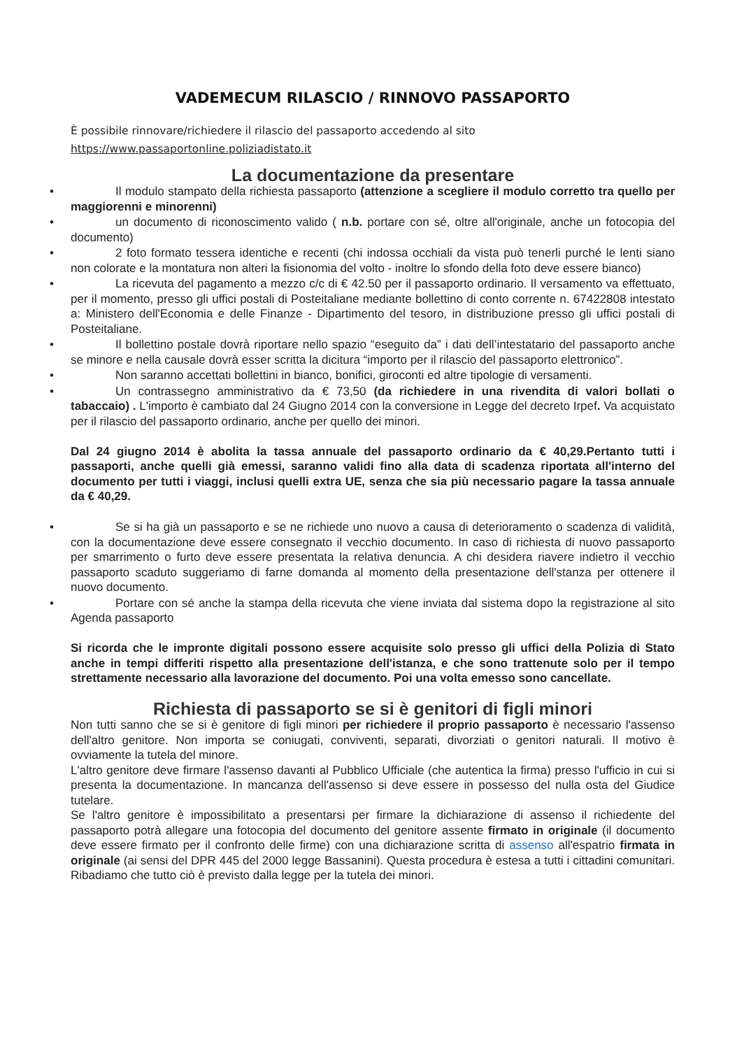VADEMECUM RILASCIO / RINNOVO PASSAPORTO
È possibile rinnovare/richiedere il rilascio del passaporto accedendo al sito
https://www.passaportonline.poliziadistato.it
La documentazione da presentare
• Il modulo stampato della richiesta passaporto (attenzione a scegliere il modulo corretto tra quello per maggiorenni e minorenni)
• un documento di riconoscimento valido ( n.b. portare con sé, oltre all'originale, anche un fotocopia del documento)
• 2 foto formato tessera identiche e recenti (chi indossa occhiali da vista può tenerli purché le lenti siano non colorate e la montatura non alteri la fisionomia del volto - inoltre lo sfondo della foto deve essere bianco)
• La ricevuta del pagamento a mezzo c/c di € 42.50 per il passaporto ordinario. Il versamento va effettuato, per il momento, presso gli uffici postali di Posteitaliane mediante bollettino di conto corrente n. 67422808 intestato a: Ministero dell'Economia e delle Finanze - Dipartimento del tesoro, in distribuzione presso gli uffici postali di Posteitaliane.
• Il bollettino postale dovrà riportare nello spazio “eseguito da” i dati dell’intestatario del passaporto anche se minore e nella causale dovrà esser scritta la dicitura “importo per il rilascio del passaporto elettronico”.
• Non saranno accettati bollettini in bianco, bonifici, giroconti ed altre tipologie di versamenti.
• Un contrassegno amministrativo da € 73,50 (da richiedere in una rivendita di valori bollati o tabaccaio) . L'importo è cambiato dal 24 Giugno 2014 con la conversione in Legge del decreto Irpef. Va acquistato per il rilascio del passaporto ordinario, anche per quello dei minori.
Dal 24 giugno 2014 è abolita la tassa annuale del passaporto ordinario da € 40,29.Pertanto tutti i passaporti, anche quelli già emessi, saranno validi fino alla data di scadenza riportata all'interno del documento per tutti i viaggi, inclusi quelli extra UE, senza che sia più necessario pagare la tassa annuale da € 40,29.
• Se si ha già un passaporto e se ne richiede uno nuovo a causa di deterioramento o scadenza di validità, con la documentazione deve essere consegnato il vecchio documento. In caso di richiesta di nuovo passaporto per smarrimento o furto deve essere presentata la relativa denuncia. A chi desidera riavere indietro il vecchio passaporto scaduto suggeriamo di farne domanda al momento della presentazione dell'stanza per ottenere il nuovo documento.
• Portare con sé anche la stampa della ricevuta che viene inviata dal sistema dopo la registrazione al sito Agenda passaporto
Si ricorda che le impronte digitali possono essere acquisite solo presso gli uffici della Polizia di Stato anche in tempi differiti rispetto alla presentazione dell'istanza, e che sono trattenute solo per il tempo strettamente necessario alla lavorazione del documento. Poi una volta emesso sono cancellate.
Richiesta di passaporto se si è genitori di figli minori
Non tutti sanno che se si è genitore di figli minori per richiedere il proprio passaporto è necessario l'assenso dell'altro genitore. Non importa se coniugati, conviventi, separati, divorziati o genitori naturali. Il motivo è ovviamente la tutela del minore.
L'altro genitore deve firmare l'assenso davanti al Pubblico Ufficiale (che autentica la firma) presso l'ufficio in cui si presenta la documentazione. In mancanza dell'assenso si deve essere in possesso del nulla osta del Giudice tutelare.
Se l'altro genitore è impossibilitato a presentarsi per firmare la dichiarazione di assenso il richiedente del passaporto potrà allegare una fotocopia del documento del genitore assente firmato in originale (il documento deve essere firmato per il confronto delle firme) con una dichiarazione scritta di assenso all'espatrio firmata in originale (ai sensi del DPR 445 del 2000 legge Bassanini). Questa procedura è estesa a tutti i cittadini comunitari. Ribadiamo che tutto ciò è previsto dalla legge per la tutela dei minori.